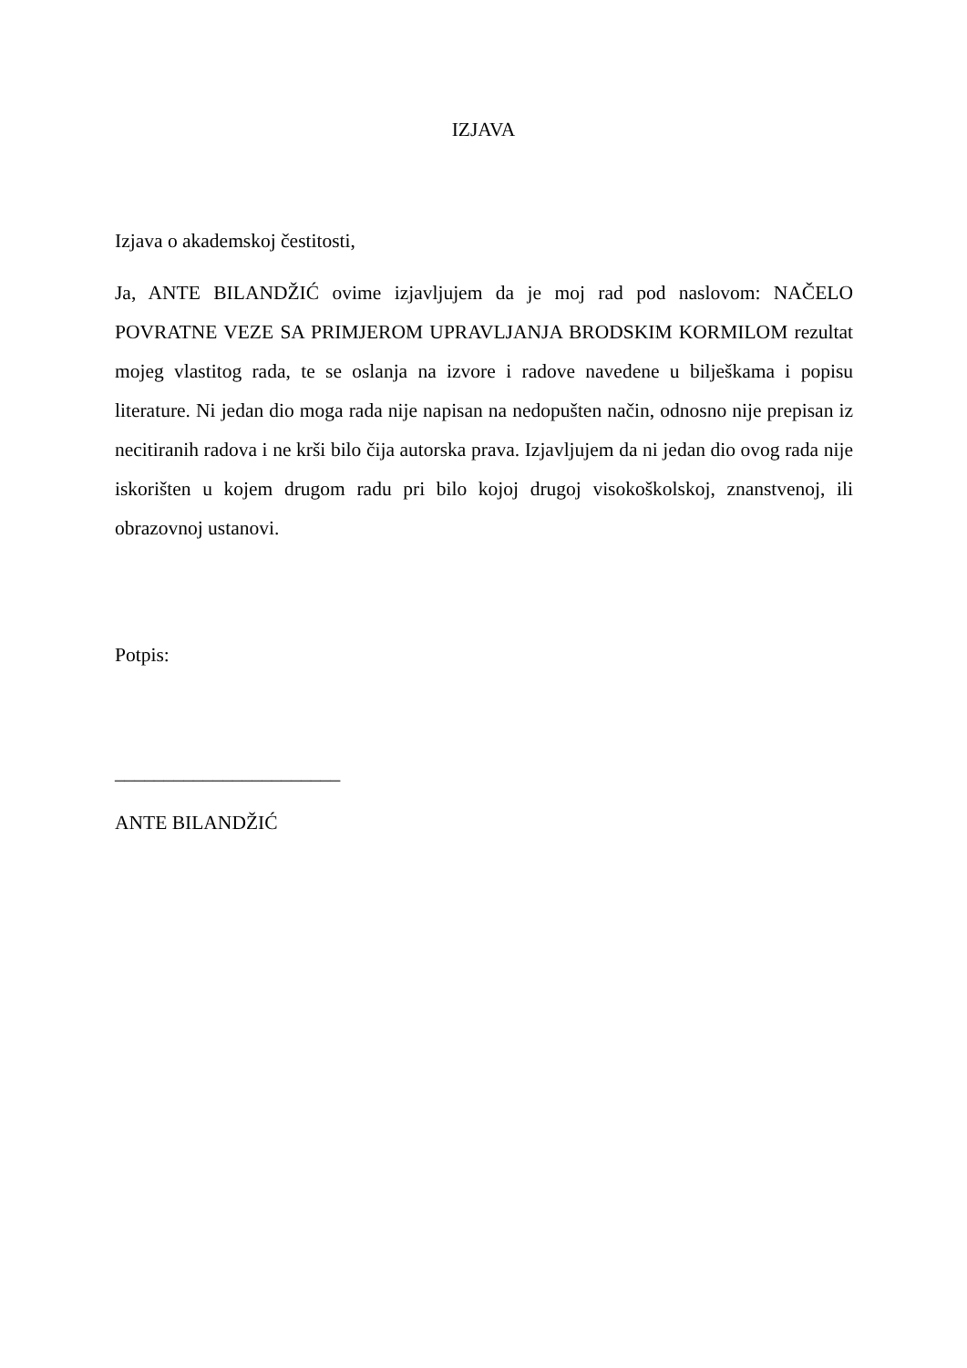IZJAVA
Izjava o akademskoj čestitosti,
Ja, ANTE BILANDŽIĆ ovime izjavljujem da je moj rad pod naslovom: NAČELO POVRATNE VEZE SA PRIMJEROM UPRAVLJANJA BRODSKIM KORMILOM rezultat mojeg vlastitog rada, te se oslanja na izvore i radove navedene u bilješkama i popisu literature. Ni jedan dio moga rada nije napisan na nedopušten način, odnosno nije prepisan iz necitiranih radova i ne krši bilo čija autorska prava. Izjavljujem da ni jedan dio ovog rada nije iskorišten u kojem drugom radu pri bilo kojoj drugoj visokoškolskoj, znanstvenoj, ili obrazovnoj ustanovi.
Potpis:
_______________________
ANTE BILANDŽIĆ